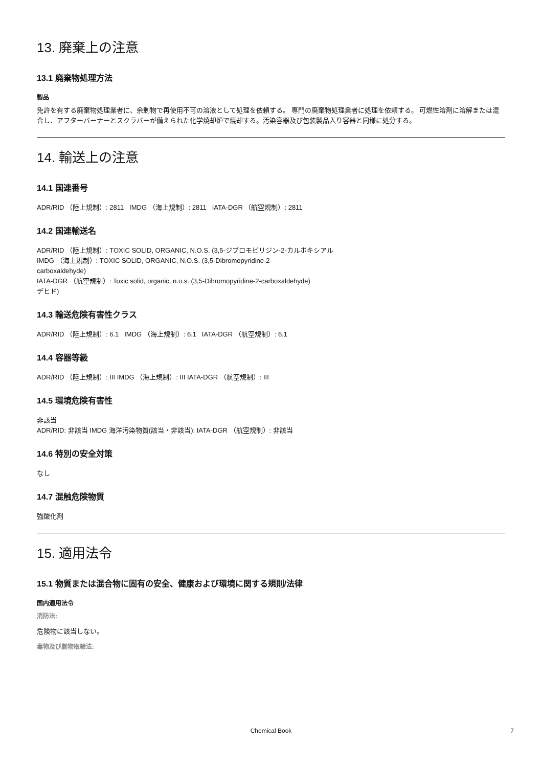13. 廃棄上の注意
13.1 廃棄物処理方法
製品
免許を有する廃棄物処理業者に、余剰物で再使用不可の溶液として処理を依頼する。 専門の廃棄物処理業者に処理を依頼する。 可燃性溶剤に溶解または混合し、アフターバーナーとスクラバーが備えられた化学焼却炉で焼却する。汚染容器及び包装製品入り容器と同様に処分する。
14. 輸送上の注意
14.1 国連番号
ADR/RID （陸上規制）: 2811 IMDG （海上規制）: 2811 IATA-DGR （航空規制）: 2811
14.2 国連輸送名
ADR/RID （陸上規制）: TOXIC SOLID, ORGANIC, N.O.S. (3,5-ジブロモピリジン-2-カルボキシアル
IMDG （海上規制）: TOXIC SOLID, ORGANIC, N.O.S. (3,5-Dibromopyridine-2-
carboxaldehyde)
IATA-DGR （航空規制）: Toxic solid, organic, n.o.s. (3,5-Dibromopyridine-2-carboxaldehyde)
デヒド)
14.3 輸送危険有害性クラス
ADR/RID （陸上規制）: 6.1 IMDG （海上規制）: 6.1 IATA-DGR （航空規制）: 6.1
14.4 容器等級
ADR/RID （陸上規制）: III IMDG （海上規制）: III IATA-DGR （航空規制）: III
14.5 環境危険有害性
非該当
ADR/RID: 非該当 IMDG 海洋汚染物質(該当・非該当): IATA-DGR （航空規制）: 非該当
14.6 特別の安全対策
なし
14.7 混触危険物質
強酸化剤
15. 適用法令
15.1 物質または混合物に固有の安全、健康および環境に関する規則/法律
国内適用法令
消防法:
危険物に該当しない。
毒物及び劇物取締法:
Chemical Book 7